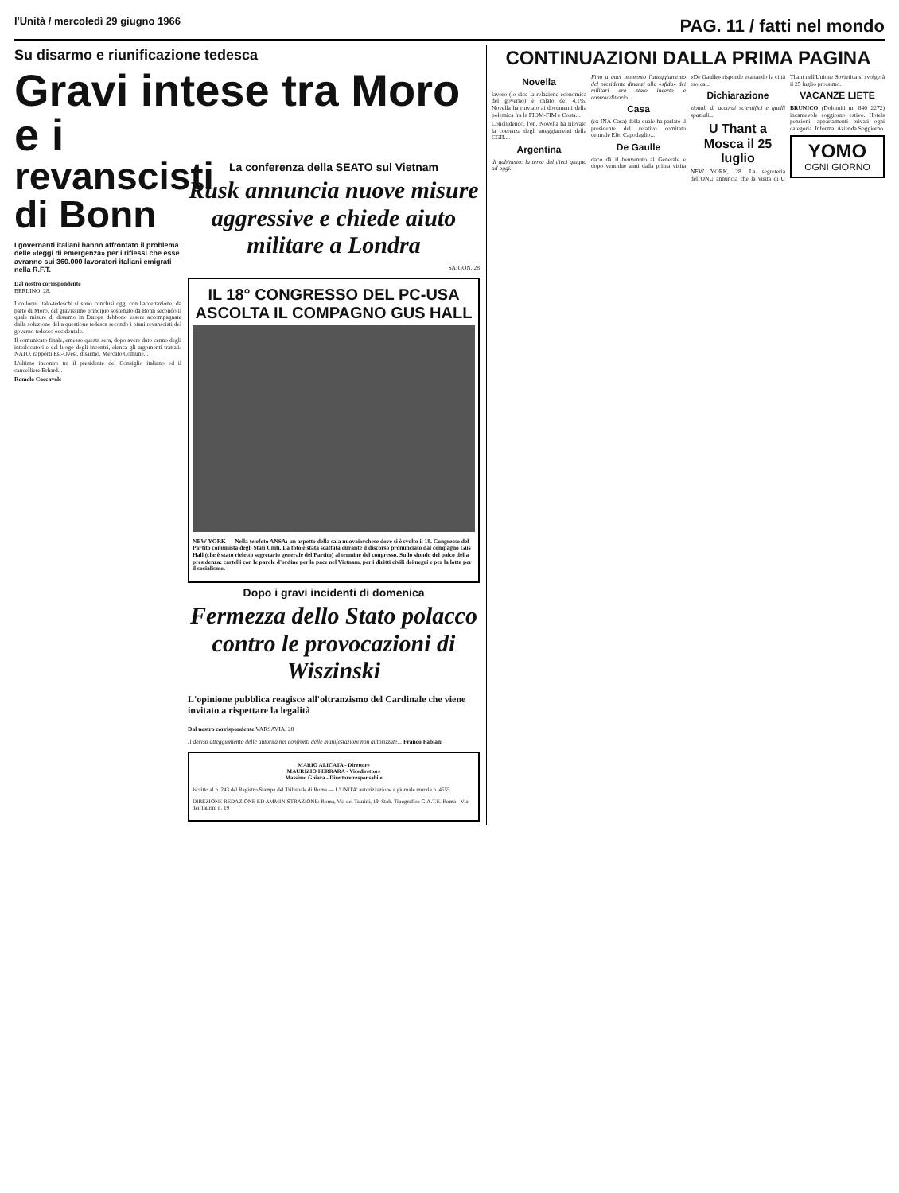l'Unità / mercoledì 29 giugno 1966 PAG. 11 / fatti nel mondo
Su disarmo e riunificazione tedesca
Gravi intese tra Moro e i
revanscisti di Bonn
I governanti italiani hanno affrontato il problema delle «leggi di emergenza» per i riflessi che esse avranno sui 360.000 lavoratori italiani emigrati nella R.F.T.
Dal nostro corrispondente
BERLINO, 28.
I colloqui italo-tedeschi si sono conclusi oggi con l'accettazione, da parte di Moro, del gravissimo principio sostenuto da Bonn secondo il quale misure di disarmo in Europa debbono essere accompagnate dalla soluzione della questione tedesca secondo i piani revanscisti del governo tedesco occidentale.
Il comunicato finale, emesso questa sera, dopo avere dato cenno degli interlocutori e del luogo degli incontri, elenca gli argomenti trattati: NATO, rapporti Est-Ovest, disarmo, Mercato Comune...
L'ultimo incontro tra il presidente del Consiglio italiano ed il cancelliere Erhard...
Romolo Caccavale
La conferenza della SEATO sul Vietnam
Rusk annuncia nuove misure aggressive e chiede aiuto militare a Londra
SAIGON, 28
IL 18° CONGRESSO DEL PC-USA ASCOLTA IL COMPAGNO GUS HALL
NEW YORK — Nella telefoto ANSA: un aspetto della sala nuovaiorchese dove si è svolto il 18. Congresso del Partito comunista degli Stati Uniti. La foto è stata scattata durante il discorso pronunciato dal compagno Gus Hall (che è stato rieletto segretario generale del Partito) al termine del congresso. Sullo sfondo del palco della presidenza: cartelli con le parole d'ordine per la pace nel Vietnam, per i diritti civili dei negri e per la lotta per il socialismo.
Dopo i gravi incidenti di domenica
Fermezza dello Stato polacco contro le provocazioni di Wiszinski
L'opinione pubblica reagisce all'oltranzismo del Cardinale che viene invitato a rispettare la legalità
Dal nostro corrispondente VARSAVIA, 28
Il deciso atteggiamento delle autorità nei confronti delle manifestazioni non autorizzate... Franco Fabiani
MARIO ALICATA - Direttore
MAURIZIO FERRARA - Vicedirettore
Massimo Ghiara - Direttore responsabile
Iscritto al n. 243 del Registro Stampa del Tribunale di Roma — L'UNITA' autorizzazione a giornale murale n. 4555
DIREZIONE REDAZIONE ED AMMINISTRAZIONE: Roma, Via dei Taurini, 19. Stab. Tipografico G.A.T.E. Roma - Via dei Taurini n. 19
CONTINUAZIONI DALLA PRIMA PAGINA
Novella
lavoro (lo dice la relazione economica del governo) è calato del 4,1%. Novella ha rinviato ai documenti della polemica fra la FIOM-FIM e Costa...
Concludendo, l'on. Novella ha rilevato la coerenza degli atteggiamenti della CGIL...
Argentina
di gabinetto: la terza dal dieci giugno ad oggi.
Fino a quel momento l'atteggiamento del presidente dinanzi alla «sfida» dei militari era stato incerto e contraddittorio...
Casa
(ex INA-Casa) della quale ha parlato il presidente del relativo comitato centrale Elio Capodaglio...
De Gaulle
daco dà il benvenuto al Generale e dopo ventidue anni dalla prima visita «De Gaulle» risponde esaltando la città eroica...
Dichiarazione
zionali di accordi scientifici e quelli spaziali...
U Thant a Mosca il 25 luglio
NEW YORK, 28. La segreteria dell'ONU annuncia che la visita di U Thant nell'Unione Sovietica si svolgerà il 25 luglio prossimo.
VACANZE LIETE
BRUNICO (Dolomiti m. 840 2272) incantevole soggiorno estivo. Hotels pensioni, appartamenti privati ogni categoria. Informa: Azienda Soggiorno
YOMO
OGNI GIORNO